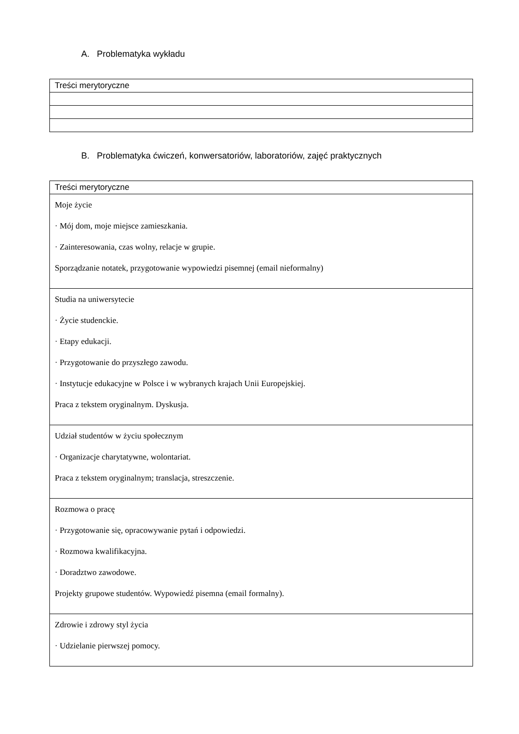A. Problematyka wykładu
| Treści merytoryczne |
| --- |
B. Problematyka ćwiczeń, konwersatoriów, laboratoriów, zajęć praktycznych
| Treści merytoryczne |
| --- |
| Moje życie · Mój dom, moje miejsce zamieszkania. · Zainteresowania, czas wolny, relacje w grupie. Sporządzanie notatek, przygotowanie wypowiedzi pisemnej (email nieformalny) |
| Studia na uniwersytecie · Życie studenckie. · Etapy edukacji. · Przygotowanie do przyszłego zawodu. · Instytucje edukacyjne w Polsce i w wybranych krajach Unii Europejskiej. Praca z tekstem oryginalnym. Dyskusja. |
| Udział studentów w życiu społecznym · Organizacje charytatywne, wolontariat. Praca z tekstem oryginalnym; translacja, streszczenie. |
| Rozmowa o pracę · Przygotowanie się, opracowywanie pytań i odpowiedzi. · Rozmowa kwalifikacyjna. · Doradztwo zawodowe. Projekty grupowe studentów. Wypowiedź pisemna (email formalny). |
| Zdrowie i zdrowy styl życia · Udzielanie pierwszej pomocy. |